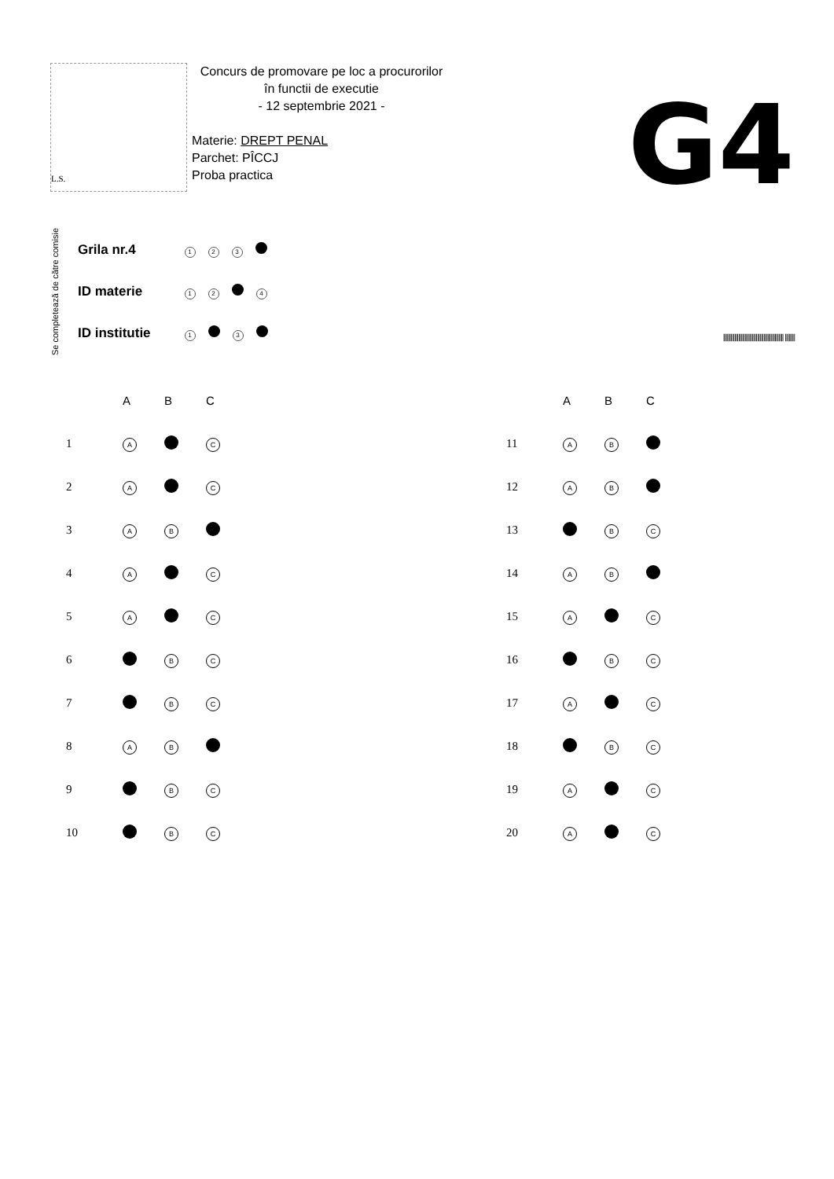L.S.
Concurs de promovare pe loc a procurorilor
în functii de executie
- 12 septembrie 2021 -
Materie: DREPT PENAL
Parchet: PÎCCJ
Proba practica
G4
Se completează de către comisie
| Grila nr.4 | 1 2 3 |
| ID materie | 1 2 4 |
| ID institutie | 1 3 |
|||||||||||||||||||||||||||||||||||||||||||||||| ||||||||
| | A | B | C |
| --- | --- | --- | --- |
| 1 | A | | C |
| 2 | A | | C |
| 3 | A | B | |
| 4 | A | | C |
| 5 | A | | C |
| 6 | | B | C |
| 7 | | B | C |
| 8 | A | B | |
| 9 | | B | C |
| 10 | | B | C |
| | A | B | C |
| --- | --- | --- | --- |
| 11 | A | B | |
| 12 | A | B | |
| 13 | | B | C |
| 14 | A | B | |
| 15 | A | | C |
| 16 | | B | C |
| 17 | A | | C |
| 18 | | B | C |
| 19 | A | | C |
| 20 | A | | C |